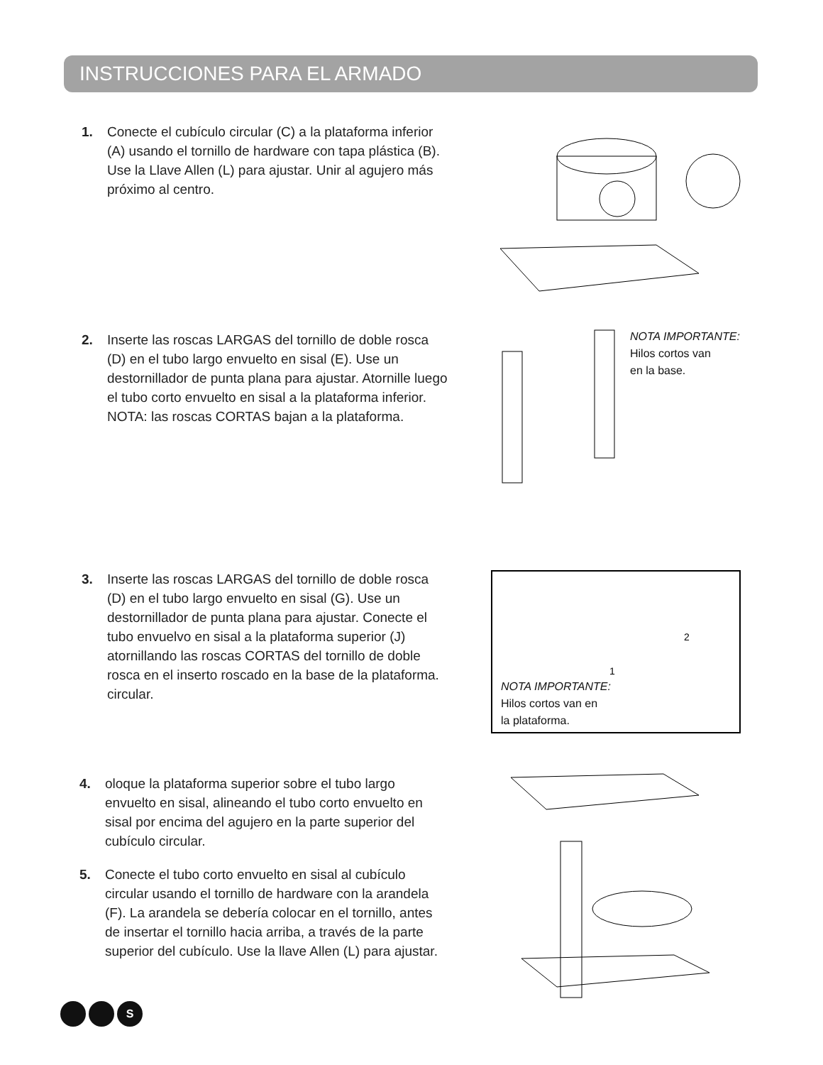INSTRUCCIONES PARA EL ARMADO
1. Conecte el cubículo circular (C) a la plataforma inferior (A) usando el tornillo de hardware con tapa plástica (B). Use la Llave Allen (L) para ajustar. Unir al agujero más próximo al centro.
2. Inserte las roscas LARGAS del tornillo de doble rosca (D) en el tubo largo envuelto en sisal (E). Use un destornillador de punta plana para ajustar. Atornille luego el tubo corto envuelto en sisal a la plataforma inferior. NOTA: las roscas CORTAS bajan a la plataforma.
NOTA IMPORTANTE:
Hilos cortos van
en la base.
3. Inserte las roscas LARGAS del tornillo de doble rosca (D) en el tubo largo envuelto en sisal (G). Use un destornillador de punta plana para ajustar. Conecte el tubo envuelvo en sisal a la plataforma superior (J) atornillando las roscas CORTAS del tornillo de doble rosca en el inserto roscado en la base de la plataforma.
circular.
2
1
NOTA IMPORTANTE:
Hilos cortos van en
la plataforma.
4. oloque la plataforma superior sobre el tubo largo envuelto en sisal, alineando el tubo corto envuelto en sisal por encima del agujero en la parte superior del cubículo circular.
5. Conecte el tubo corto envuelto en sisal al cubículo circular usando el tornillo de hardware con la arandela (F). La arandela se debería colocar en el tornillo, antes de insertar el tornillo hacia arriba, a través de la parte superior del cubículo. Use la llave Allen (L) para ajustar.
S